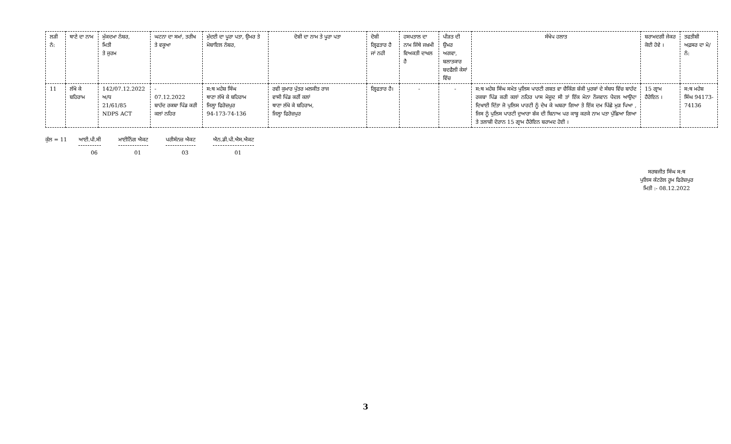| ਲੜੀ ਨੰ: | ਥਾਣੇ ਦਾ ਨਾਮ | ਮੁੱਕਦਮਾ ਨੰਬਰ, ਮਿਤੀ ਤੇ ਜੁਰਮ | ਘਟਨਾ ਦਾ ਸਮਾਂ, ਤਰੀਖ ਤੇ ਵਕੂਆ | ਮੁੱਦਈ ਦਾ ਪੂਰਾ ਪਤਾ, ਉਮਰ ਤੇ ਮੋਬਾਇਲ ਨੰਬਰ, | ਦੋਸ਼ੀ ਦਾ ਨਾਮ ਤੇ ਪੂਰਾ ਪਤਾ | ਦੋਸ਼ੀ ਗ੍ਰਿਫਤਾਰ ਹੈ ਜਾਂ ਨਹੀ | ਹਸਪਤਾਲ ਦਾ ਨਾਮ ਜਿੱਥੇ ਜਖ਼ਮੀ ਵਿਅਕਤੀ ਦਾਖਲ ਹੈ | ਪੀੜਤ ਦੀ ਉਮਰ ਅਗਵਾ, ਬਲਾਤਕਾਰ ਬਦਫੈਲੀ ਕੇਸਾਂ ਵਿੱਚ | ਸੰਖੇਪ ਹਲਾਤ | ਬਰਾਮਦਗੀ ਜੇਕਰ ਕੋਈ ਹੋਵੇ । | ਤਫਤੀਸ਼ੀ ਅਫ਼ਸਰ ਦਾ ਮੋ/ਨੰ: |
| --- | --- | --- | --- | --- | --- | --- | --- | --- | --- | --- | --- |
| 11 | ਲੱਖੋ ਕੇ ਬਹਿਰਾਮ | 142/07.12.2022 ਅ/ਧ 21/61/85 NDPS ACT | - 07.12.2022 ਬਾਹੱਦ ਰਕਬਾ ਪਿੰਡ ਕਰੀ ਕਲਾਂ ਨਹਿਰ | ਸ:ਥ ਮਹੇਸ਼ ਸਿੰਘ ਥਾਣਾ ਲੱਖੋ ਕੇ ਬਹਿਰਾਮ ਜਿਲ੍ਹਾ ਫਿਰੋਜ਼ਪੁਰ 94-173-74-136 | ਰਵੀ ਕੁਮਾਰ ਪੁੱਤਰ ਮਲਕੀਤ ਰਾਜ ਵਾਸੀ ਪਿੰਡ ਕਰੀਂ ਕਲਾਂ ਥਾਣਾ ਲੱਖੋ ਕੇ ਬਹਿਰਾਮ, ਜਿਲ੍ਹਾ ਫਿਰੋਜ਼ਪੁਰ | ਗ੍ਰਿਫਤਾਰ ਹੈ। | - | - | ਸ:ਥ ਮਹੇਸ਼ ਸਿੰਘ ਸਮੇਤ ਪੁਲਿਸ ਪਾਰਟੀ ਗਸ਼ਤ ਵਾ ਚੈਕਿੰਗ ਸ਼ੱਕੀ ਪੁਰਸ਼ਾਂ ਦੇ ਸੰਬਧ ਵਿੱਚ ਬਾਹੱਦ ਰਕਬਾ ਪਿੰਡ ਕਰੀ ਕਲਾਂ ਨਹਿਰ ਪਾਸ ਮੋਜੂਦ ਸੀ ਤਾਂ ਇੱਕ ਮੋਨਾ ਨੌਜਵਾਨ ਪੈਦਲ ਆਉਦਾ ਦਿਖਾਈ ਦਿੱਤਾ ਜੋ ਪੁਲਿਸ ਪਾਰਟੀ ਨੂੰ ਦੇਖ ਕੇ ਘਬਰਾ ਗਿਆ ਤੇ ਇੱਕ ਦਮ ਪਿੱਛੇ ਮੁੜ ਪਿਆ , ਜਿਸ ਨੂੰ ਪੁਲਿਸ ਪਾਰਟੀ ਦੁਆਰਾ ਸ਼ੱਕ ਦੀ ਬਿਨਾਅ ਪਰ ਕਾਬੂ ਕਰਕੇ ਨਾਮ ਪਤਾ ਪੁੱਛਿਆ ਗਿਆ ਤੇ ਤਲਾਸ਼ੀ ਦੋਰਾਨ 15 ਗ੍ਰਾਮ ਹੈਰੋਇਨ ਬਰਾਮਦ ਹੋਈ । | 15 ਗ੍ਰਾਮ ਹੈਰੋਇਨ । | ਸ:ਥ ਮਹੇਸ਼ ਸਿੰਘ 94173-74136 |
ਕੁੱਲ = 11 ਆਈ.ਪੀ.ਸੀ
06
ਮਾਈਨਿੰਗ ਐਕਟ
01
ਪਰੀਸੰਨਜ਼ ਐਕਟ
03
ਐਨ.ਡੀ.ਪੀ.ਐਸ.ਐਕਟ
01
ਸਰਬਜੀਤ ਸਿੰਘ ਸ:ਥ
ਪੁਲਿਸ ਕੰਟਰੋਲ ਰੂਮ ਫਿਰੋਜ਼ਪੁਰ
ਮਿਤੀ :- 08.12.2022
3